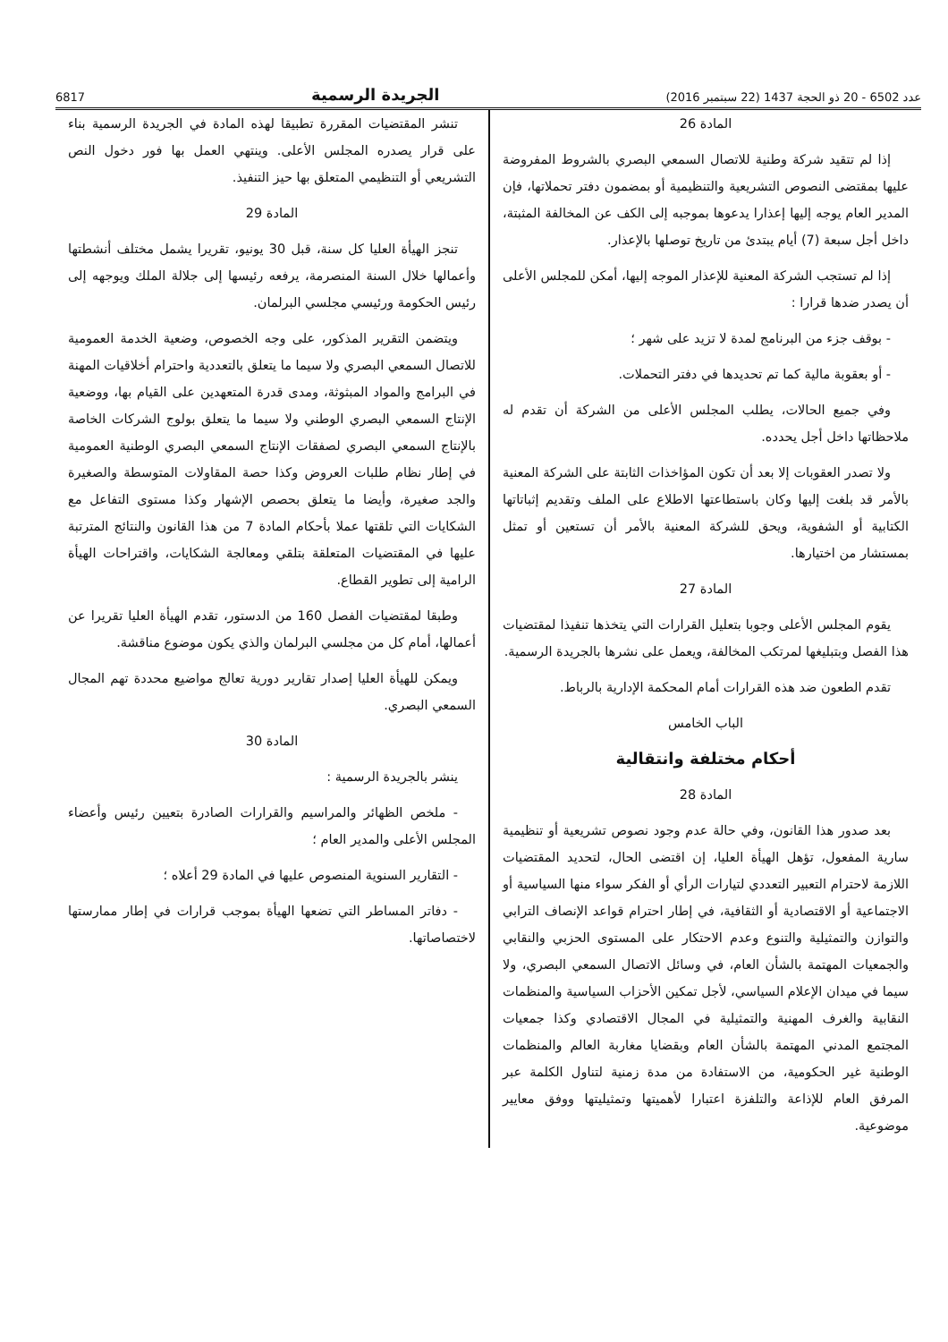عدد 6502 - 20 ذو الحجة 1437 (22 سبتمبر 2016) الجريدة الرسمية 6817
المادة 26
إذا لم تتقيد شركة وطنية للاتصال السمعي البصري بالشروط المفروضة عليها بمقتضى النصوص التشريعية والتنظيمية أو بمضمون دفتر تحملاتها، فإن المدير العام يوجه إليها إعذارا يدعوها بموجبه إلى الكف عن المخالفة المثبتة، داخل أجل سبعة (7) أيام يبتدئ من تاريخ توصلها بالإعذار.
إذا لم تستجب الشركة المعنية للإعذار الموجه إليها، أمكن للمجلس الأعلى أن يصدر ضدها قرارا :
- بوقف جزء من البرنامج لمدة لا تزيد على شهر ؛
- أو بعقوبة مالية كما تم تحديدها في دفتر التحملات.
وفي جميع الحالات، يطلب المجلس الأعلى من الشركة أن تقدم له ملاحظاتها داخل أجل يحدده.
ولا تصدر العقوبات إلا بعد أن تكون المؤاخذات الثابتة على الشركة المعنية بالأمر قد بلغت إليها وكان باستطاعتها الاطلاع على الملف وتقديم إثباتاتها الكتابية أو الشفوية، ويحق للشركة المعنية بالأمر أن تستعين أو تمثل بمستشار من اختيارها.
المادة 27
يقوم المجلس الأعلى وجوبا بتعليل القرارات التي يتخذها تنفيذا لمقتضيات هذا الفصل وبتبليغها لمرتكب المخالفة، ويعمل على نشرها بالجريدة الرسمية.
تقدم الطعون ضد هذه القرارات أمام المحكمة الإدارية بالرباط.
الباب الخامس
أحكام مختلفة وانتقالية
المادة 28
بعد صدور هذا القانون، وفي حالة عدم وجود نصوص تشريعية أو تنظيمية سارية المفعول، تؤهل الهيأة العليا، إن اقتضى الحال، لتحديد المقتضيات اللازمة لاحترام التعبير التعددي لتيارات الرأي أو الفكر سواء منها السياسية أو الاجتماعية أو الاقتصادية أو الثقافية، في إطار احترام قواعد الإنصاف الترابي والتوازن والتمثيلية والتنوع وعدم الاحتكار على المستوى الحزبي والنقابي والجمعيات المهتمة بالشأن العام، في وسائل الاتصال السمعي البصري، ولا سيما في ميدان الإعلام السياسي، لأجل تمكين الأحزاب السياسية والمنظمات النقابية والغرف المهنية والتمثيلية في المجال الاقتصادي وكذا جمعيات المجتمع المدني المهتمة بالشأن العام وبقضايا مغاربة العالم والمنظمات الوطنية غير الحكومية، من الاستفادة من مدة زمنية لتناول الكلمة عبر المرفق العام للإذاعة والتلفزة اعتبارا لأهميتها وتمثيليتها ووفق معايير موضوعية.
تنشر المقتضيات المقررة تطبيقا لهذه المادة في الجريدة الرسمية بناء على قرار يصدره المجلس الأعلى. وينتهي العمل بها فور دخول النص التشريعي أو التنظيمي المتعلق بها حيز التنفيذ.
المادة 29
تنجز الهيأة العليا كل سنة، قبل 30 يونيو، تقريرا يشمل مختلف أنشطتها وأعمالها خلال السنة المنصرمة، يرفعه رئيسها إلى جلالة الملك ويوجهه إلى رئيس الحكومة ورئيسي مجلسي البرلمان.
ويتضمن التقرير المذكور، على وجه الخصوص، وضعية الخدمة العمومية للاتصال السمعي البصري ولا سيما ما يتعلق بالتعددية واحترام أخلاقيات المهنة في البرامج والمواد المبثوثة، ومدى قدرة المتعهدين على القيام بها، ووضعية الإنتاج السمعي البصري الوطني ولا سيما ما يتعلق بولوج الشركات الخاصة بالإنتاج السمعي البصري لصفقات الإنتاج السمعي البصري الوطنية العمومية في إطار نظام طلبات العروض وكذا حصة المقاولات المتوسطة والصغيرة والجد صغيرة، وأيضا ما يتعلق بحصص الإشهار وكذا مستوى التفاعل مع الشكايات التي تلقتها عملا بأحكام المادة 7 من هذا القانون والنتائج المترتبة عليها في المقتضيات المتعلقة بتلقي ومعالجة الشكايات، واقتراحات الهيأة الرامية إلى تطوير القطاع.
وطبقا لمقتضيات الفصل 160 من الدستور، تقدم الهيأة العليا تقريرا عن أعمالها، أمام كل من مجلسي البرلمان والذي يكون موضوع مناقشة.
ويمكن للهيأة العليا إصدار تقارير دورية تعالج مواضيع محددة تهم المجال السمعي البصري.
المادة 30
ينشر بالجريدة الرسمية :
- ملخص الظهائر والمراسيم والقرارات الصادرة بتعيين رئيس وأعضاء المجلس الأعلى والمدير العام ؛
- التقارير السنوية المنصوص عليها في المادة 29 أعلاه ؛
- دفاتر المساطر التي تضعها الهيأة بموجب قرارات في إطار ممارستها لاختصاصاتها.